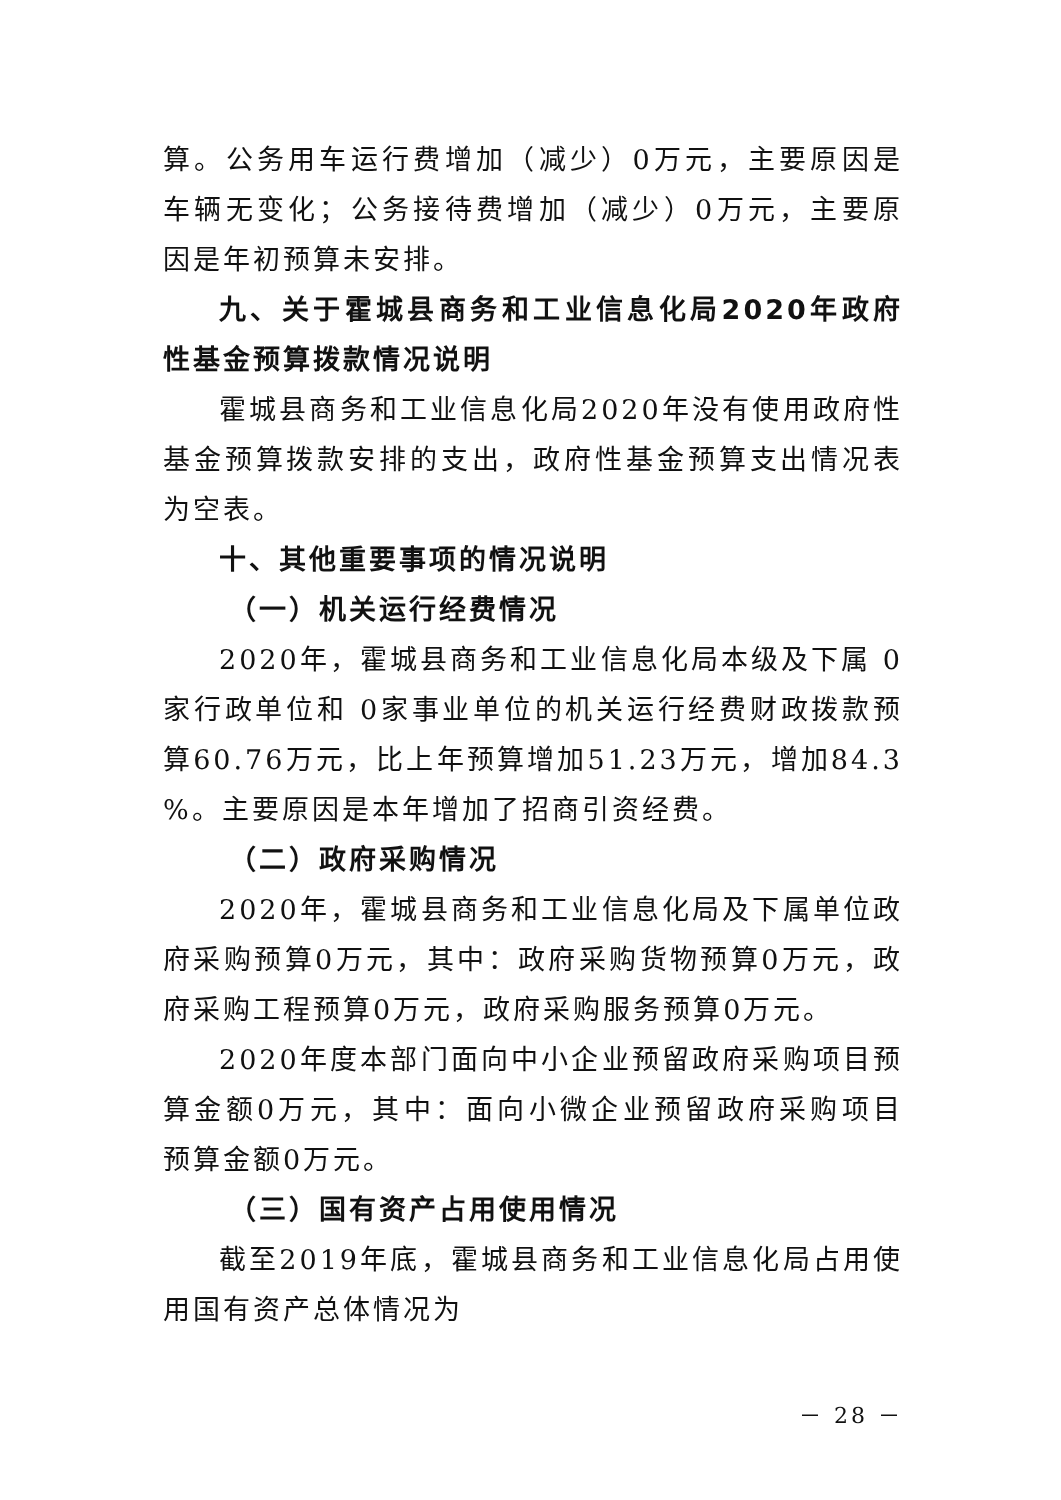算。公务用车运行费增加（减少）0万元，主要原因是车辆无变化；公务接待费增加（减少）0万元，主要原因是年初预算未安排。
九、关于霍城县商务和工业信息化局2020年政府性基金预算拨款情况说明
霍城县商务和工业信息化局2020年没有使用政府性基金预算拨款安排的支出，政府性基金预算支出情况表为空表。
十、其他重要事项的情况说明
（一）机关运行经费情况
2020年，霍城县商务和工业信息化局本级及下属 0家行政单位和 0家事业单位的机关运行经费财政拨款预算60.76万元，比上年预算增加51.23万元，增加84.3 %。主要原因是本年增加了招商引资经费。
（二）政府采购情况
2020年，霍城县商务和工业信息化局及下属单位政府采购预算0万元，其中：政府采购货物预算0万元，政府采购工程预算0万元，政府采购服务预算0万元。
2020年度本部门面向中小企业预留政府采购项目预算金额0万元，其中：面向小微企业预留政府采购项目预算金额0万元。
（三）国有资产占用使用情况
截至2019年底，霍城县商务和工业信息化局占用使用国有资产总体情况为
－ 28 －